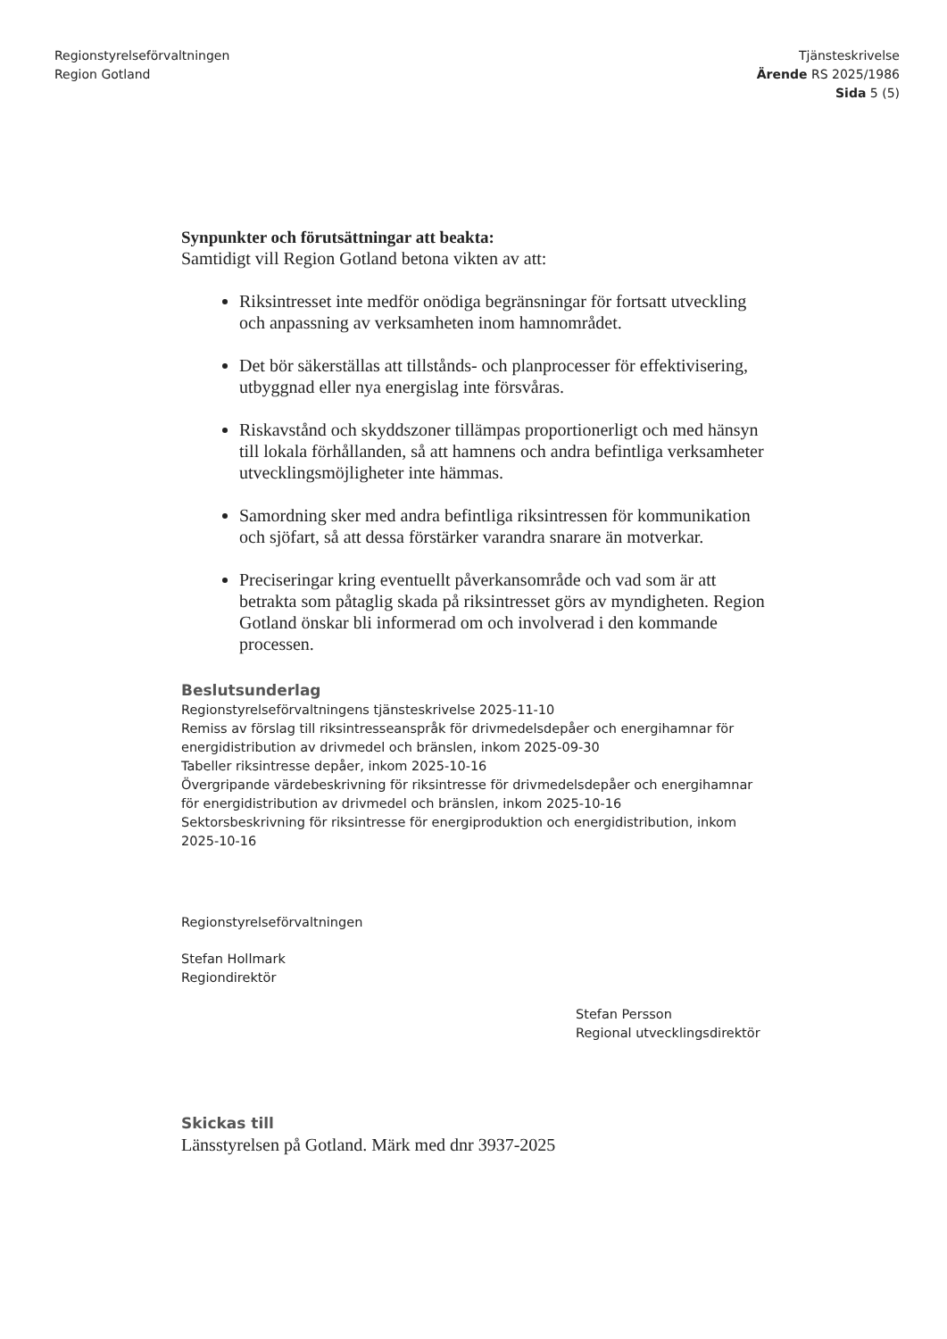Regionstyrelseförvaltningen
Region Gotland
Tjänsteskrivelse
Ärende RS 2025/1986
Sida 5 (5)
Synpunkter och förutsättningar att beakta:
Samtidigt vill Region Gotland betona vikten av att:
Riksintresset inte medför onödiga begränsningar för fortsatt utveckling och anpassning av verksamheten inom hamnområdet.
Det bör säkerställas att tillstånds- och planprocesser för effektivisering, utbyggnad eller nya energislag inte försvåras.
Riskavstånd och skyddszoner tillämpas proportionerligt och med hänsyn till lokala förhållanden, så att hamnens och andra befintliga verksamheter utvecklingsmöjligheter inte hämmas.
Samordning sker med andra befintliga riksintressen för kommunikation och sjöfart, så att dessa förstärker varandra snarare än motverkar.
Preciseringar kring eventuellt påverkansområde och vad som är att betrakta som påtaglig skada på riksintresset görs av myndigheten. Region Gotland önskar bli informerad om och involverad i den kommande processen.
Beslutsunderlag
Regionstyrelseförvaltningens tjänsteskrivelse 2025-11-10
Remiss av förslag till riksintresseanspråk för drivmedelsdepåer och energihamnar för energidistribution av drivmedel och bränslen, inkom 2025-09-30
Tabeller riksintresse depåer, inkom 2025-10-16
Övergripande värdebeskrivning för riksintresse för drivmedelsdepåer och energihamnar för energidistribution av drivmedel och bränslen, inkom 2025-10-16
Sektorsbeskrivning för riksintresse för energiproduktion och energidistribution, inkom 2025-10-16
Regionstyrelseförvaltningen
Stefan Hollmark
Regiondirektör
Stefan Persson
Regional utvecklingsdirektör
Skickas till
Länsstyrelsen på Gotland. Märk med dnr 3937-2025